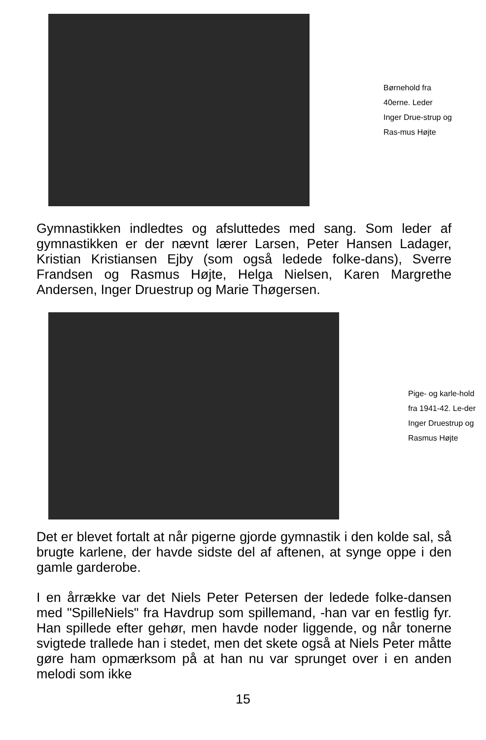Børnehold fra 40erne. Leder Inger Drue-strup og Ras-mus Højte
Gymnastikken indledtes og afsluttedes med sang. Som leder af gymnastikken er der nævnt lærer Larsen, Peter Hansen Ladager, Kristian Kristiansen Ejby (som også ledede folke-dans), Sverre Frandsen og Rasmus Højte, Helga Nielsen, Karen Margrethe Andersen, Inger Druestrup og Marie Thøgersen.
Pige- og karle-hold fra 1941-42. Le-der Inger Druestrup og Rasmus Højte
Det er blevet fortalt at når pigerne gjorde gymnastik i den kolde sal, så brugte karlene, der havde sidste del af aftenen, at synge oppe i den gamle garderobe.
I en årrække var det Niels Peter Petersen der ledede folke-dansen med "SpilleNiels" fra Havdrup som spillemand, -han var en festlig fyr. Han spillede efter gehør, men havde noder liggende, og når tonerne svigtede trallede han i stedet, men det skete også at Niels Peter måtte gøre ham opmærksom på at han nu var sprunget over i en anden melodi som ikke
15